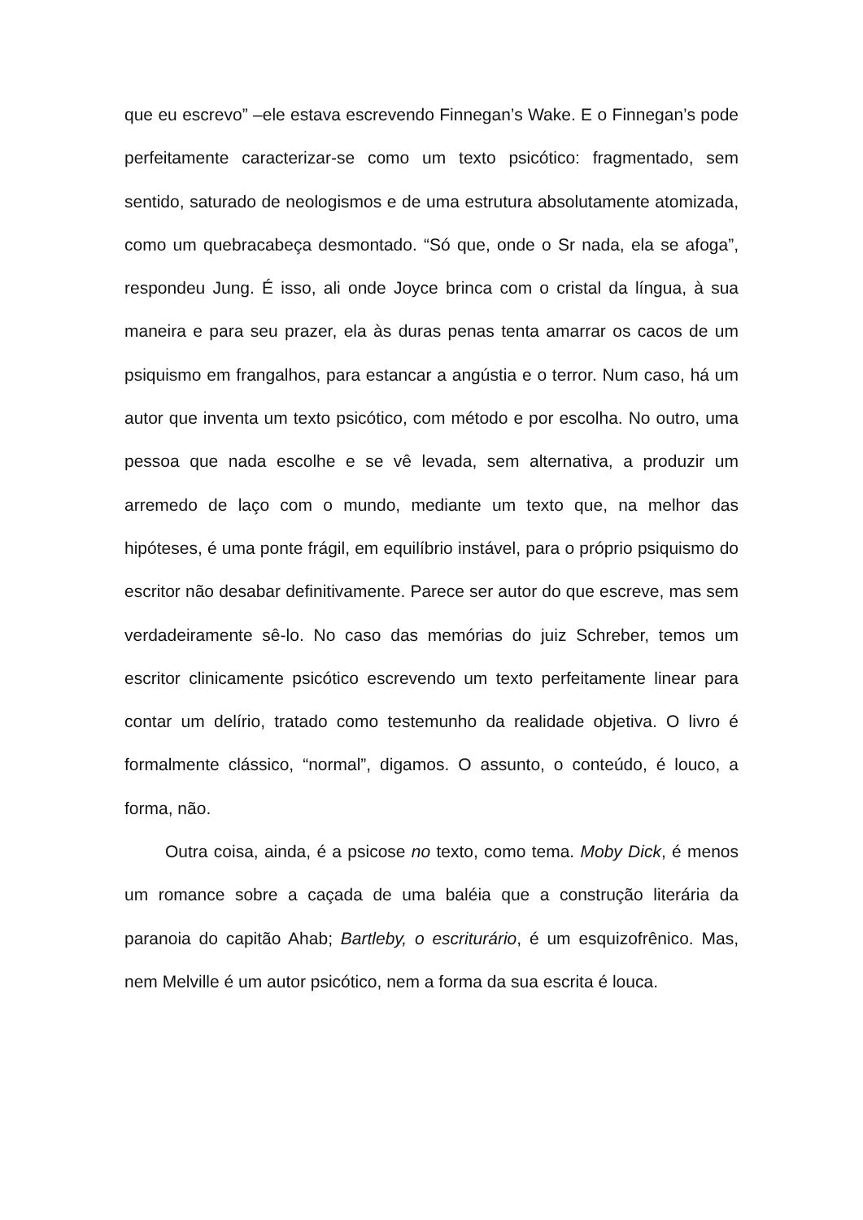que eu escrevo” –ele estava escrevendo Finnegan’s Wake. E o Finnegan’s pode perfeitamente caracterizar-se como um texto psicótico: fragmentado, sem sentido, saturado de neologismos e de uma estrutura absolutamente atomizada, como um quebracabeça desmontado. “Só que, onde o Sr nada, ela se afoga”, respondeu Jung. É isso, ali onde Joyce brinca com o cristal da língua, à sua maneira e para seu prazer, ela às duras penas tenta amarrar os cacos de um psiquismo em frangalhos, para estancar a angústia e o terror. Num caso, há um autor que inventa um texto psicótico, com método e por escolha. No outro, uma pessoa que nada escolhe e se vê levada, sem alternativa, a produzir um arremedo de laço com o mundo, mediante um texto que, na melhor das hipóteses, é uma ponte frágil, em equilíbrio instável, para o próprio psiquismo do escritor não desabar definitivamente. Parece ser autor do que escreve, mas sem verdadeiramente sê-lo. No caso das memórias do juiz Schreber, temos um escritor clinicamente psicótico escrevendo um texto perfeitamente linear para contar um delírio, tratado como testemunho da realidade objetiva. O livro é formalmente clássico, “normal”, digamos. O assunto, o conteúdo, é louco, a forma, não.
Outra coisa, ainda, é a psicose no texto, como tema. Moby Dick, é menos um romance sobre a caçada de uma baléia que a construção literária da paranoia do capitão Ahab; Bartleby, o escriturário, é um esquizofrênico. Mas, nem Melville é um autor psicótico, nem a forma da sua escrita é louca.